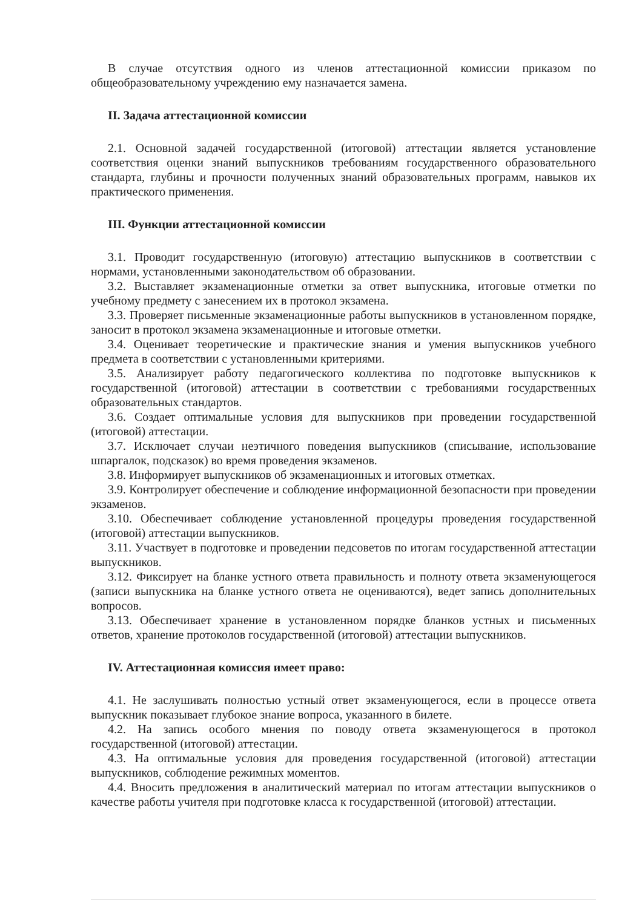В случае отсутствия одного из членов аттестационной комиссии приказом по общеобразовательному учреждению ему назначается замена.
II. Задача аттестационной комиссии
2.1. Основной задачей государственной (итоговой) аттестации является установление соответствия оценки знаний выпускников требованиям государственного образовательного стандарта, глубины и прочности полученных знаний образовательных программ, навыков их практического применения.
III. Функции аттестационной комиссии
3.1. Проводит государственную (итоговую) аттестацию выпускников в соответствии с нормами, установленными законодательством об образовании.
3.2. Выставляет экзаменационные отметки за ответ выпускника, итоговые отметки по учебному предмету с занесением их в протокол экзамена.
3.3. Проверяет письменные экзаменационные работы выпускников в установленном порядке, заносит в протокол экзамена экзаменационные и итоговые отметки.
3.4. Оценивает теоретические и практические знания и умения выпускников учебного предмета в соответствии с установленными критериями.
3.5. Анализирует работу педагогического коллектива по подготовке выпускников к государственной (итоговой) аттестации в соответствии с требованиями государственных образовательных стандартов.
3.6. Создает оптимальные условия для выпускников при проведении государственной (итоговой) аттестации.
3.7. Исключает случаи неэтичного поведения выпускников (списывание, использование шпаргалок, подсказок) во время проведения экзаменов.
3.8. Информирует выпускников об экзаменационных и итоговых отметках.
3.9. Контролирует обеспечение и соблюдение информационной безопасности при проведении экзаменов.
3.10. Обеспечивает соблюдение установленной процедуры проведения государственной (итоговой) аттестации выпускников.
3.11. Участвует в подготовке и проведении педсоветов по итогам государственной аттестации выпускников.
3.12. Фиксирует на бланке устного ответа правильность и полноту ответа экзаменующегося (записи выпускника на бланке устного ответа не оцениваются), ведет запись дополнительных вопросов.
3.13. Обеспечивает хранение в установленном порядке бланков устных и письменных ответов, хранение протоколов государственной (итоговой) аттестации выпускников.
IV. Аттестационная комиссия имеет право:
4.1. Не заслушивать полностью устный ответ экзаменующегося, если в процессе ответа выпускник показывает глубокое знание вопроса, указанного в билете.
4.2. На запись особого мнения по поводу ответа экзаменующегося в протокол государственной (итоговой) аттестации.
4.3. На оптимальные условия для проведения государственной (итоговой) аттестации выпускников, соблюдение режимных моментов.
4.4. Вносить предложения в аналитический материал по итогам аттестации выпускников о качестве работы учителя при подготовке класса к государственной (итоговой) аттестации.